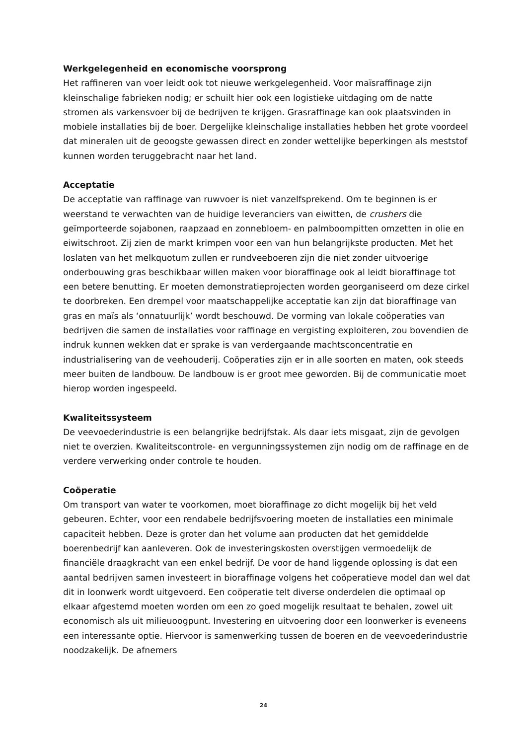Werkgelegenheid en economische voorsprong
Het raffineren van voer leidt ook tot nieuwe werkgelegenheid. Voor maïsraffinage zijn kleinschalige fabrieken nodig; er schuilt hier ook een logistieke uitdaging om de natte stromen als varkensvoer bij de bedrijven te krijgen. Grasraffinage kan ook plaatsvinden in mobiele installaties bij de boer. Dergelijke kleinschalige installaties hebben het grote voordeel dat mineralen uit de geoogste gewassen direct en zonder wettelijke beperkingen als meststof kunnen worden teruggebracht naar het land.
Acceptatie
De acceptatie van raffinage van ruwvoer is niet vanzelfsprekend. Om te beginnen is er weerstand te verwachten van de huidige leveranciers van eiwitten, de crushers die geïmporteerde sojabonen, raapzaad en zonnebloem- en palmboompitten omzetten in olie en eiwitschroot. Zij zien de markt krimpen voor een van hun belangrijkste producten. Met het loslaten van het melkquotum zullen er rundveeboeren zijn die niet zonder uitvoerige onderbouwing gras beschikbaar willen maken voor bioraffinage ook al leidt bioraffinage tot een betere benutting. Er moeten demonstratieprojecten worden georganiseerd om deze cirkel te doorbreken. Een drempel voor maatschappelijke acceptatie kan zijn dat bioraffinage van gras en maïs als ‘onnatuurlijk’ wordt beschouwd. De vorming van lokale coöperaties van bedrijven die samen de installaties voor raffinage en vergisting exploiteren, zou bovendien de indruk kunnen wekken dat er sprake is van verdergaande machtsconcentratie en industrialisering van de veehouderij. Coöperaties zijn er in alle soorten en maten, ook steeds meer buiten de landbouw. De landbouw is er groot mee geworden. Bij de communicatie moet hierop worden ingespeeld.
Kwaliteitssysteem
De veevoederindustrie is een belangrijke bedrijfstak. Als daar iets misgaat, zijn de gevolgen niet te overzien. Kwaliteitscontrole- en vergunningssystemen zijn nodig om de raffinage en de verdere verwerking onder controle te houden.
Coöperatie
Om transport van water te voorkomen, moet bioraffinage zo dicht mogelijk bij het veld gebeuren. Echter, voor een rendabele bedrijfsvoering moeten de installaties een minimale capaciteit hebben. Deze is groter dan het volume aan producten dat het gemiddelde boerenbedrijf kan aanleveren. Ook de investeringskosten overstijgen vermoedelijk de financiële draagkracht van een enkel bedrijf. De voor de hand liggende oplossing is dat een aantal bedrijven samen investeert in bioraffinage volgens het coöperatieve model dan wel dat dit in loonwerk wordt uitgevoerd. Een coöperatie telt diverse onderdelen die optimaal op elkaar afgestemd moeten worden om een zo goed mogelijk resultaat te behalen, zowel uit economisch als uit milieuoogpunt. Investering en uitvoering door een loonwerker is eveneens een interessante optie. Hiervoor is samenwerking tussen de boeren en de veevoederindustrie noodzakelijk. De afnemers
24